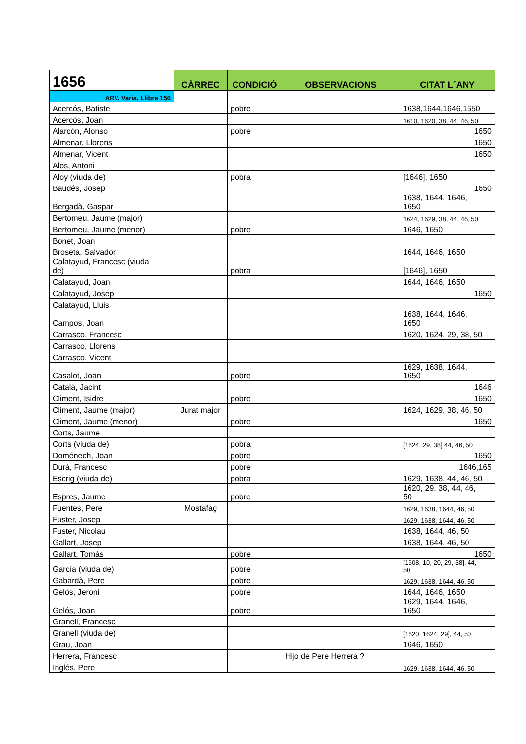| 1656 | CÀRREC | CONDICIÓ | OBSERVACIONS | CITAT L´ANY |
| --- | --- | --- | --- | --- |
| ARV. Varia, Llibre 156 | | | | |
| Acercós, Batiste | | pobre | | 1638,1644,1646,1650 |
| Acercós, Joan | | | | 1610, 1620, 38, 44, 46, 50 |
| Alarcón, Alonso | | pobre | | 1650 |
| Almenar, Llorens | | | | 1650 |
| Almenar, Vicent | | | | 1650 |
| Alos, Antoni | | | | |
| Aloy (viuda de) | | pobra | | [1646], 1650 |
| Baudés, Josep | | | | 1650 |
| Bergadà, Gaspar | | | | 1638, 1644, 1646, 1650 |
| Bertomeu, Jaume (major) | | | | 1624, 1629, 38, 44, 46, 50 |
| Bertomeu, Jaume (menor) | | pobre | | 1646, 1650 |
| Bonet, Joan | | | | |
| Broseta, Salvador | | | | 1644, 1646, 1650 |
| Calatayud, Francesc (viuda de) | | pobra | | [1646], 1650 |
| Calatayud, Joan | | | | 1644, 1646, 1650 |
| Calatayud, Josep | | | | 1650 |
| Calatayud, Lluis | | | | |
| Campos, Joan | | | | 1638, 1644, 1646, 1650 |
| Carrasco, Francesc | | | | 1620, 1624, 29, 38, 50 |
| Carrasco, Llorens | | | | |
| Carrasco, Vicent | | | | |
| Casalot, Joan | | pobre | | 1629, 1638, 1644, 1650 |
| Català, Jacint | | | | 1646 |
| Climent, Isidre | | pobre | | 1650 |
| Climent, Jaume (major) | Jurat major | | | 1624, 1629, 38, 46, 50 |
| Climent, Jaume (menor) | | pobre | | 1650 |
| Corts, Jaume | | | | |
| Corts (viuda de) | | pobra | | [1624, 29, 38] 44, 46, 50 |
| Doménech, Joan | | pobre | | 1650 |
| Durà, Francesc | | pobre | | 1646,165 |
| Escrig (viuda de) | | pobra | | 1629, 1638, 44, 46, 50 |
| Espres, Jaume | | pobre | | 1620, 29, 38, 44, 46, 50 |
| Fuentes, Pere | Mostafaç | | | 1629, 1638, 1644, 46, 50 |
| Fuster, Josep | | | | 1629, 1638, 1644, 46, 50 |
| Fuster, Nicolau | | | | 1638, 1644, 46, 50 |
| Gallart, Josep | | | | 1638, 1644, 46, 50 |
| Gallart, Tomàs | | pobre | | 1650 |
| García (viuda de) | | pobre | | [1608, 10, 20, 29, 38], 44, 50 |
| Gabardà, Pere | | pobre | | 1629, 1638, 1644, 46, 50 |
| Gelós, Jeroni | | pobre | | 1644, 1646, 1650 |
| Gelós, Joan | | pobre | | 1629, 1644, 1646, 1650 |
| Granell, Francesc | | | | |
| Granell (viuda de) | | | | [1620, 1624, 29], 44, 50 |
| Grau, Joan | | | | 1646, 1650 |
| Herrera, Francesc | | | Hijo de Pere Herrera ? | |
| Inglés, Pere | | | | 1629, 1638, 1644, 46, 50 |